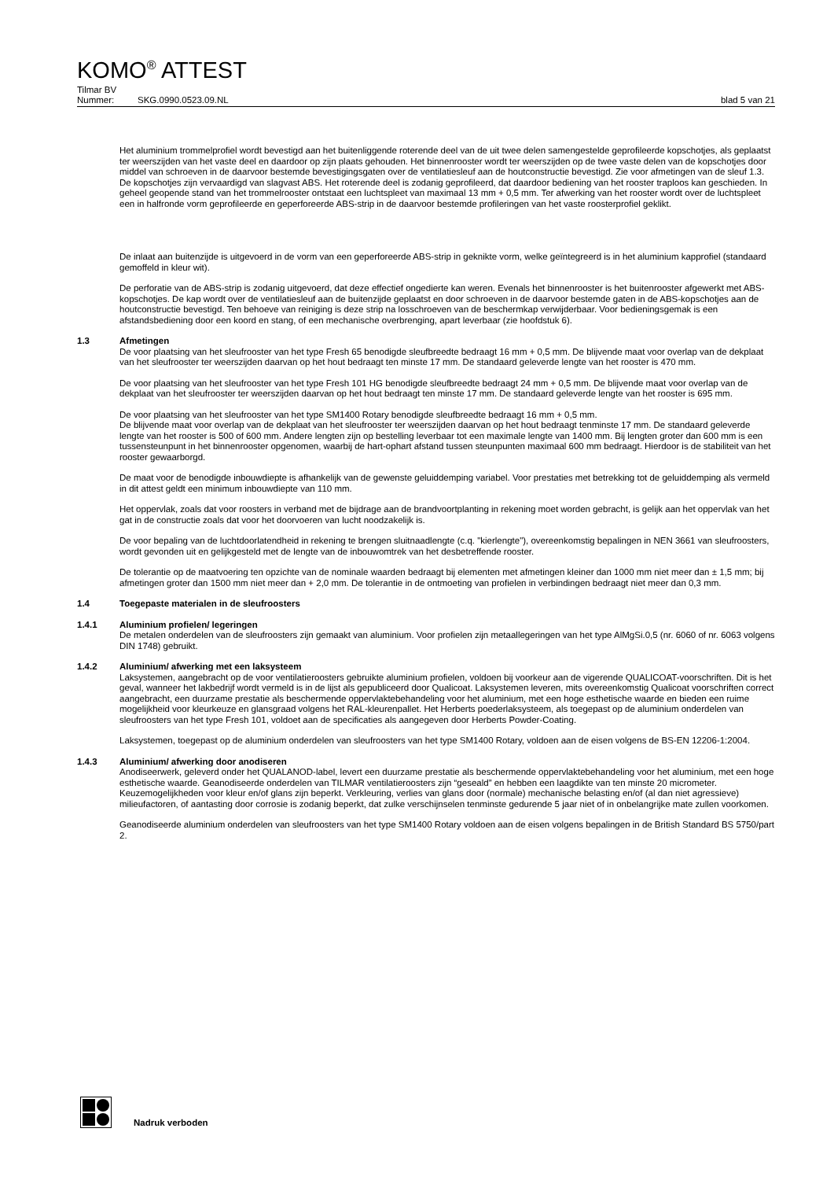KOMO<sup>®</sup> ATTEST
Tilmar BV
Nummer: SKG.0990.0523.09.NL blad 5 van 21
Het aluminium trommelprofiel wordt bevestigd aan het buitenliggende roterende deel van de uit twee delen samengestelde geprofileerde kopschotjes, als geplaatst ter weerszijden van het vaste deel en daardoor op zijn plaats gehouden. Het binnenrooster wordt ter weerszijden op de twee vaste delen van de kopschotjes door middel van schroeven in de daarvoor bestemde bevestigingsgaten over de ventilatiesleuf aan de houtconstructie bevestigd. Zie voor afmetingen van de sleuf 1.3. De kopschotjes zijn vervaardigd van slagvast ABS. Het roterende deel is zodanig geprofileerd, dat daardoor bediening van het rooster traploos kan geschieden. In geheel geopende stand van het trommelrooster ontstaat een luchtspleet van maximaal 13 mm + 0,5 mm. Ter afwerking van het rooster wordt over de luchtspleet een in halfronde vorm geprofileerde en geperforeerde ABS-strip in de daarvoor bestemde profileringen van het vaste roosterprofiel geklikt.
De inlaat aan buitenzijde is uitgevoerd in de vorm van een geperforeerde ABS-strip in geknikte vorm, welke geïntegreerd is in het aluminium kapprofiel (standaard gemoffeld in kleur wit).
De perforatie van de ABS-strip is zodanig uitgevoerd, dat deze effectief ongedierte kan weren. Evenals het binnenrooster is het buitenrooster afgewerkt met ABS-kopschotjes. De kap wordt over de ventilatiesleuf aan de buitenzijde geplaatst en door schroeven in de daarvoor bestemde gaten in de ABS-kopschotjes aan de houtconstructie bevestigd. Ten behoeve van reiniging is deze strip na losschroeven van de beschermkap verwijderbaar. Voor bedieningsgemak is een afstandsbediening door een koord en stang, of een mechanische overbrenging, apart leverbaar (zie hoofdstuk 6).
1.3 Afmetingen
De voor plaatsing van het sleufrooster van het type Fresh 65 benodigde sleufbreedte bedraagt 16 mm + 0,5 mm. De blijvende maat voor overlap van de dekplaat van het sleufrooster ter weerszijden daarvan op het hout bedraagt ten minste 17 mm. De standaard geleverde lengte van het rooster is 470 mm.
De voor plaatsing van het sleufrooster van het type Fresh 101 HG benodigde sleufbreedte bedraagt 24 mm + 0,5 mm. De blijvende maat voor overlap van de dekplaat van het sleufrooster ter weerszijden daarvan op het hout bedraagt ten minste 17 mm. De standaard geleverde lengte van het rooster is 695 mm.
De voor plaatsing van het sleufrooster van het type SM1400 Rotary benodigde sleufbreedte bedraagt 16 mm + 0,5 mm.
De blijvende maat voor overlap van de dekplaat van het sleufrooster ter weerszijden daarvan op het hout bedraagt tenminste 17 mm. De standaard geleverde lengte van het rooster is 500 of 600 mm. Andere lengten zijn op bestelling leverbaar tot een maximale lengte van 1400 mm. Bij lengten groter dan 600 mm is een tussensteunpunt in het binnenrooster opgenomen, waarbij de hart-ophart afstand tussen steunpunten maximaal 600 mm bedraagt. Hierdoor is de stabiliteit van het rooster gewaarborgd.
De maat voor de benodigde inbouwdiepte is afhankelijk van de gewenste geluiddemping variabel. Voor prestaties met betrekking tot de geluiddemping als vermeld in dit attest geldt een minimum inbouwdiepte van 110 mm.
Het oppervlak, zoals dat voor roosters in verband met de bijdrage aan de brandvoortplanting in rekening moet worden gebracht, is gelijk aan het oppervlak van het gat in de constructie zoals dat voor het doorvoeren van lucht noodzakelijk is.
De voor bepaling van de luchtdoorlatendheid in rekening te brengen sluitnaadlengte (c.q. "kierlengte"), overeenkomstig bepalingen in NEN 3661 van sleufroosters, wordt gevonden uit en gelijkgesteld met de lengte van de inbouwomtrek van het desbetreffende rooster.
De tolerantie op de maatvoering ten opzichte van de nominale waarden bedraagt bij elementen met afmetingen kleiner dan 1000 mm niet meer dan ± 1,5 mm; bij afmetingen groter dan 1500 mm niet meer dan + 2,0 mm. De tolerantie in de ontmoeting van profielen in verbindingen bedraagt niet meer dan 0,3 mm.
1.4 Toegepaste materialen in de sleufroosters
1.4.1 Aluminium profielen/ legeringen
De metalen onderdelen van de sleufroosters zijn gemaakt van aluminium. Voor profielen zijn metaallegeringen van het type AlMgSi.0,5 (nr. 6060 of nr. 6063 volgens DIN 1748) gebruikt.
1.4.2 Aluminium/ afwerking met een laksysteem
Laksystemen, aangebracht op de voor ventilatieroosters gebruikte aluminium profielen, voldoen bij voorkeur aan de vigerende QUALICOAT-voorschriften. Dit is het geval, wanneer het lakbedrijf wordt vermeld is in de lijst als gepubliceerd door Qualicoat. Laksystemen leveren, mits overeenkomstig Qualicoat voorschriften correct aangebracht, een duurzame prestatie als beschermende oppervlaktebehandeling voor het aluminium, met een hoge esthetische waarde en bieden een ruime mogelijkheid voor kleurkeuze en glansgraad volgens het RAL-kleurenpallet. Het Herberts poederlaksysteem, als toegepast op de aluminium onderdelen van sleufroosters van het type Fresh 101, voldoet aan de specificaties als aangegeven door Herberts Powder-Coating.
Laksystemen, toegepast op de aluminium onderdelen van sleufroosters van het type SM1400 Rotary, voldoen aan de eisen volgens de BS-EN 12206-1:2004.
1.4.3 Aluminium/ afwerking door anodiseren
Anodiseerwerk, geleverd onder het QUALANOD-label, levert een duurzame prestatie als beschermende oppervlaktebehandeling voor het aluminium, met een hoge esthetische waarde. Geanodiseerde onderdelen van TILMAR ventilatieroosters zijn “geseald” en hebben een laagdikte van ten minste 20 micrometer. Keuzemogelijkheden voor kleur en/of glans zijn beperkt. Verkleuring, verlies van glans door (normale) mechanische belasting en/of (al dan niet agressieve) milieufactoren, of aantasting door corrosie is zodanig beperkt, dat zulke verschijnselen tenminste gedurende 5 jaar niet of in onbelangrijke mate zullen voorkomen.
Geanodiseerde aluminium onderdelen van sleufroosters van het type SM1400 Rotary voldoen aan de eisen volgens bepalingen in de British Standard BS 5750/part 2.
Nadruk verboden